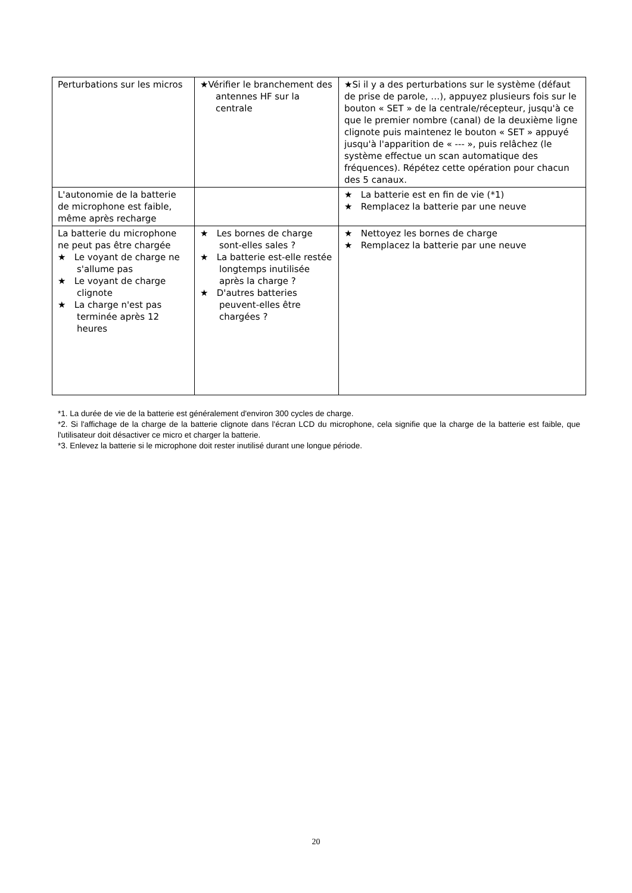| Perturbations sur les micros | ★Vérifier le branchement des antennes HF sur la centrale | ★Si il y a des perturbations sur le système (défaut de prise de parole, …), appuyez plusieurs fois sur le bouton « SET » de la centrale/récepteur, jusqu'à ce que le premier nombre (canal) de la deuxième ligne clignote puis maintenez le bouton « SET » appuyé jusqu'à l'apparition de « --- », puis relâchez (le système effectue un scan automatique des fréquences). Répétez cette opération pour chacun des 5 canaux. |
| L'autonomie de la batterie de microphone est faible, même après recharge | | ★ La batterie est en fin de vie (*1) ★ Remplacez la batterie par une neuve |
| La batterie du microphone ne peut pas être chargée ★ Le voyant de charge ne s'allume pas ★ Le voyant de charge clignote ★ La charge n'est pas terminée après 12 heures | ★ Les bornes de charge sont-elles sales ? ★ La batterie est-elle restée longtemps inutilisée après la charge ? ★ D'autres batteries peuvent-elles être chargées ? | ★ Nettoyez les bornes de charge ★ Remplacez la batterie par une neuve |
*1. La durée de vie de la batterie est généralement d'environ 300 cycles de charge.
*2. Si l'affichage de la charge de la batterie clignote dans l'écran LCD du microphone, cela signifie que la charge de la batterie est faible, que l'utilisateur doit désactiver ce micro et charger la batterie.
*3. Enlevez la batterie si le microphone doit rester inutilisé durant une longue période.
20